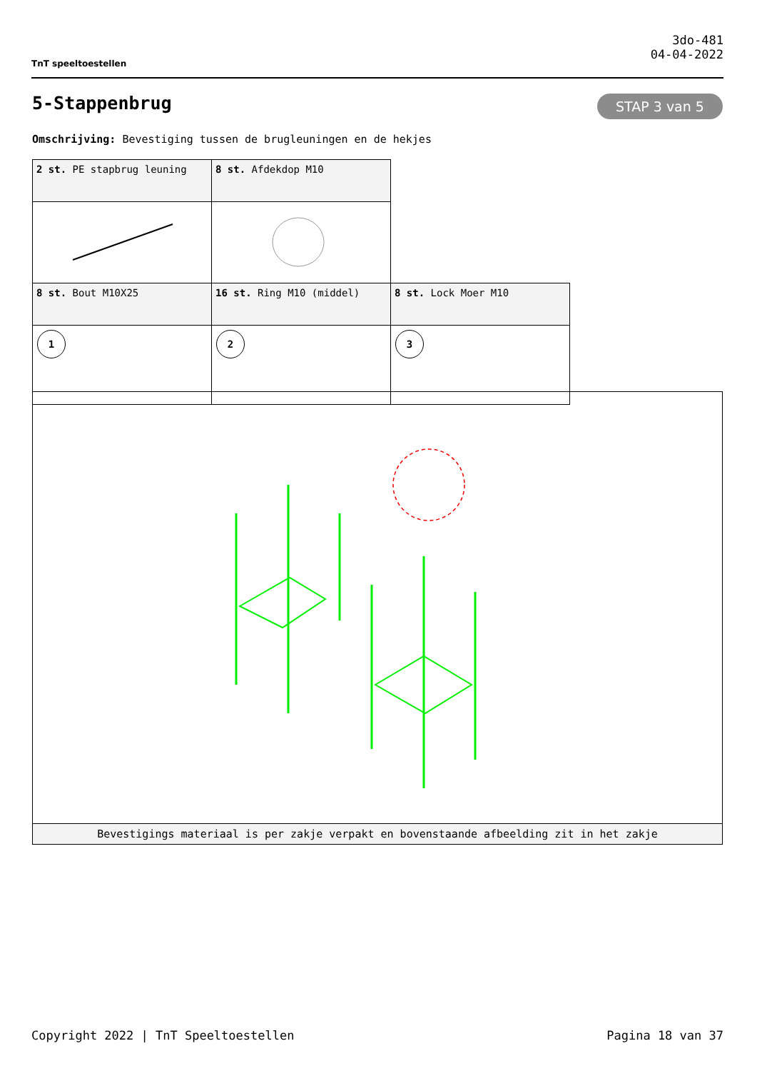TnT speeltoestellen
3do-481
04-04-2022
5-Stappenbrug STAP 3 van 5
Omschrijving: Bevestiging tussen de brugleuningen en de hekjes
| 2 st. PE stapbrug leuning | 8 st. Afdekdop M10 | |
| 8 st. Bout M10X25 | 16 st. Ring M10 (middel) | 8 st. Lock Moer M10 |
| 1 | 2 | 3 |
Bevestigings materiaal is per zakje verpakt en bovenstaande afbeelding zit in het zakje
Copyright 2022 | TnT Speeltoestellen Pagina 18 van 37